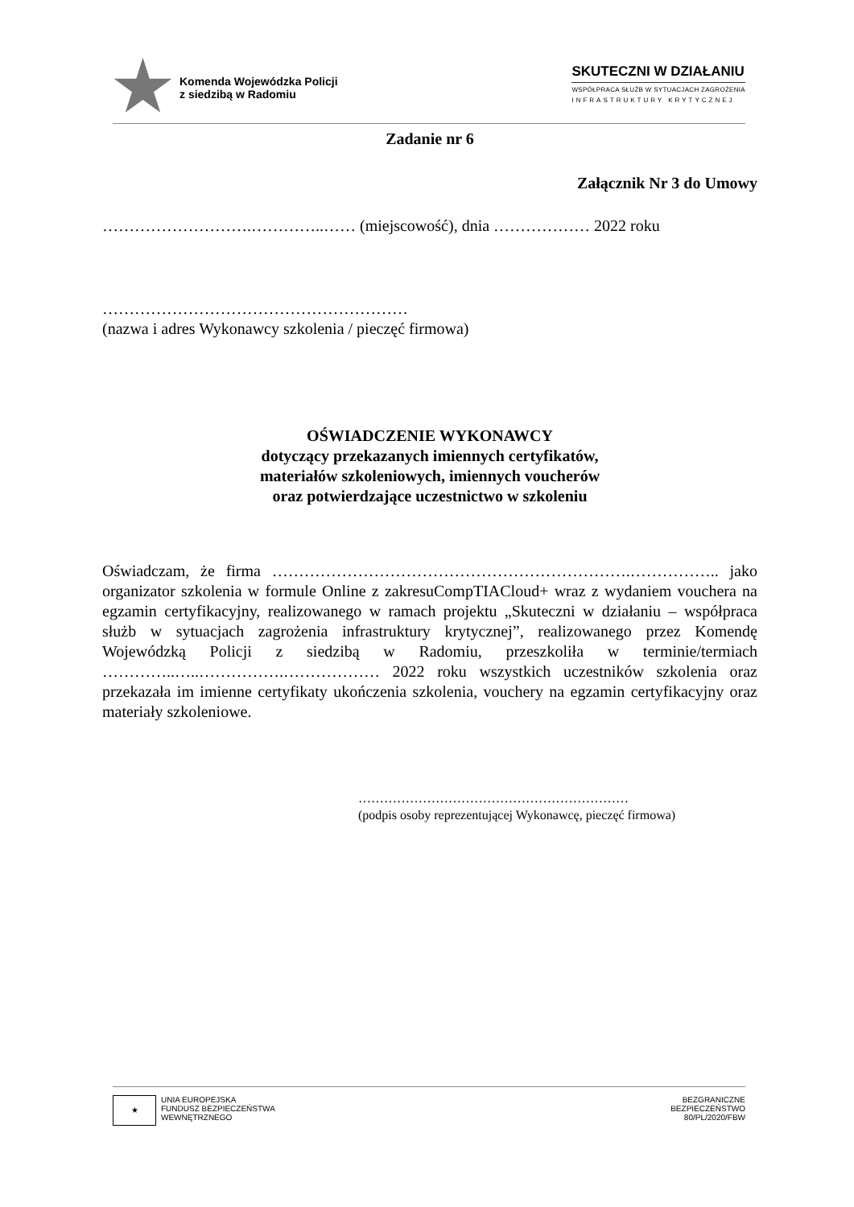Komenda Wojewódzka Policji
z siedzibą w Radomiu
SKUTECZNI W DZIAŁANIU
WSPÓŁPRACA SŁUŻB W SYTUACJACH ZAGROŻENIA
INFRASTRUKTURY KRYTYCZNEJ
Zadanie nr 6
Załącznik Nr 3 do Umowy
……………………….…………..…… (miejscowość), dnia ……………… 2022 roku
…………………………………………………
(nazwa i adres Wykonawcy szkolenia / pieczęć firmowa)
OŚWIADCZENIE WYKONAWCY
dotyczący przekazanych imiennych certyfikatów,
materiałów szkoleniowych, imiennych voucherów
oraz potwierdzające uczestnictwo w szkoleniu
Oświadczam, że firma ………………………………………………………….…………….. jako organizator szkolenia w formule Online z zakresuCompTIACloud+ wraz z wydaniem vouchera na egzamin certyfikacyjny, realizowanego w ramach projektu „Skuteczni w działaniu – współpraca służb w sytuacjach zagrożenia infrastruktury krytycznej”, realizowanego przez Komendę Wojewódzką Policji z siedzibą w Radomiu, przeszkoliła w terminie/termiach …………..…..…………….……………… 2022 roku wszystkich uczestników szkolenia oraz przekazała im imienne certyfikaty ukończenia szkolenia, vouchery na egzamin certyfikacyjny oraz materiały szkoleniowe.
………………………………………………………
(podpis osoby reprezentującej Wykonawcę, pieczęć firmowa)
★ UNIA EUROPEJSKA
FUNDUSZ BEZPIECZEŃSTWA
WEWNĘTRZNEGO
BEZGRANICZNE
BEZPIECZEŃSTWO
80/PL/2020/FBW